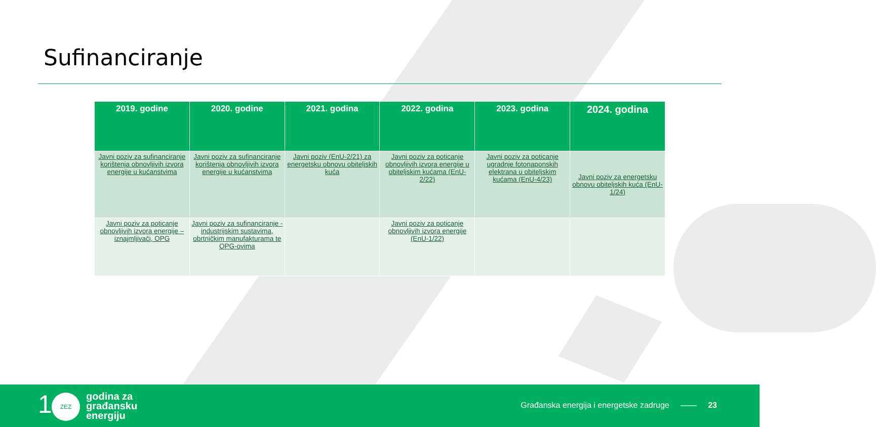Sufinanciranje
| 2019. godine | 2020. godine | 2021. godina | 2022. godina | 2023. godina | 2024. godina |
| --- | --- | --- | --- | --- | --- |
| Javni poziv za sufinanciranje korištenja obnovljivih izvora energije u kućanstvima | Javni poziv za sufinanciranje korištenja obnovljivih izvora energije u kućanstvima | Javni poziv (EnU-2/21) za energetsku obnovu obiteljskih kuća | Javni poziv za poticanje obnovljivih izvora energije u obiteljskim kućama (EnU-2/22) | Javni poziv za poticanje ugradnje fotonaponskih elektrana u obiteljskim kućama (EnU-4/23) | Javni poziv za energetsku obnovu obiteljskih kuća (EnU-1/24) |
| Javni poziv za poticanje obnovljivih izvora energije – iznajmljivači, OPG | Javni poziv za sufinanciranje - industrijskim sustavima, obrtničkim manufakturama te OPG-ovima | | Javni poziv za poticanje obnovljivih izvora energije (EnU-1/22) | | |
1 ZEZ
godina za
građansku
energiju
Građanska energija i energetske zadruge —— 23